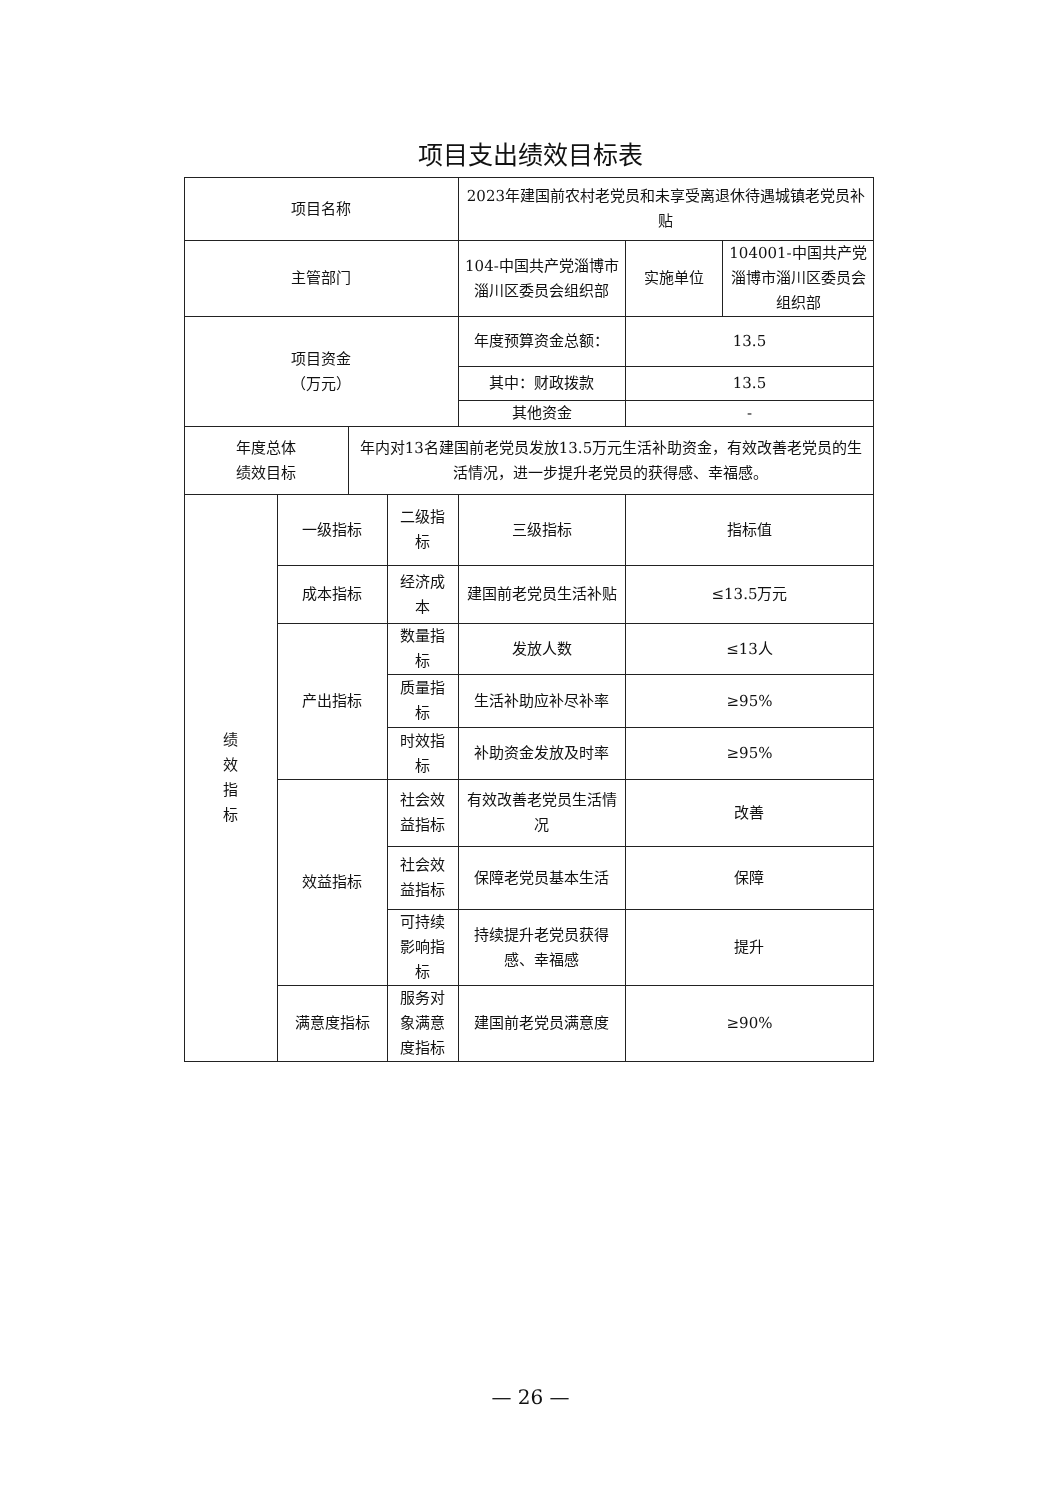项目支出绩效目标表
| 项目名称 | | | | 2023年建国前农村老党员和未享受离退休待遇城镇老党员补贴 | | |
| 主管部门 | | | | 104-中国共产党淄博市淄川区委员会组织部 | 实施单位 | 104001-中国共产党淄博市淄川区委员会组织部 |
| 项目资金 （万元） | | | | 年度预算资金总额： | 13.5 | |
| | | | | 其中：财政拨款 | 13.5 | |
| | | | | 其他资金 | - | |
| 年度总体 绩效目标 | | 年内对13名建国前老党员发放13.5万元生活补助资金，有效改善老党员的生活情况，进一步提升老党员的获得感、幸福感。 | | | | |
| 绩 效 指 标 | 一级指标 | | 二级指标 | 三级指标 | 指标值 | |
| | 成本指标 | | 经济成本 | 建国前老党员生活补贴 | ≤13.5万元 | |
| | 产出指标 | | 数量指标 | 发放人数 | ≤13人 | |
| | | | 质量指标 | 生活补助应补尽补率 | ≥95% | |
| | | | 时效指标 | 补助资金发放及时率 | ≥95% | |
| | 效益指标 | | 社会效益指标 | 有效改善老党员生活情况 | 改善 | |
| | | | 社会效益指标 | 保障老党员基本生活 | 保障 | |
| | | | 可持续影响指标 | 持续提升老党员获得感、幸福感 | 提升 | |
| | 满意度指标 | | 服务对象满意度指标 | 建国前老党员满意度 | ≥90% | |
— 26 —